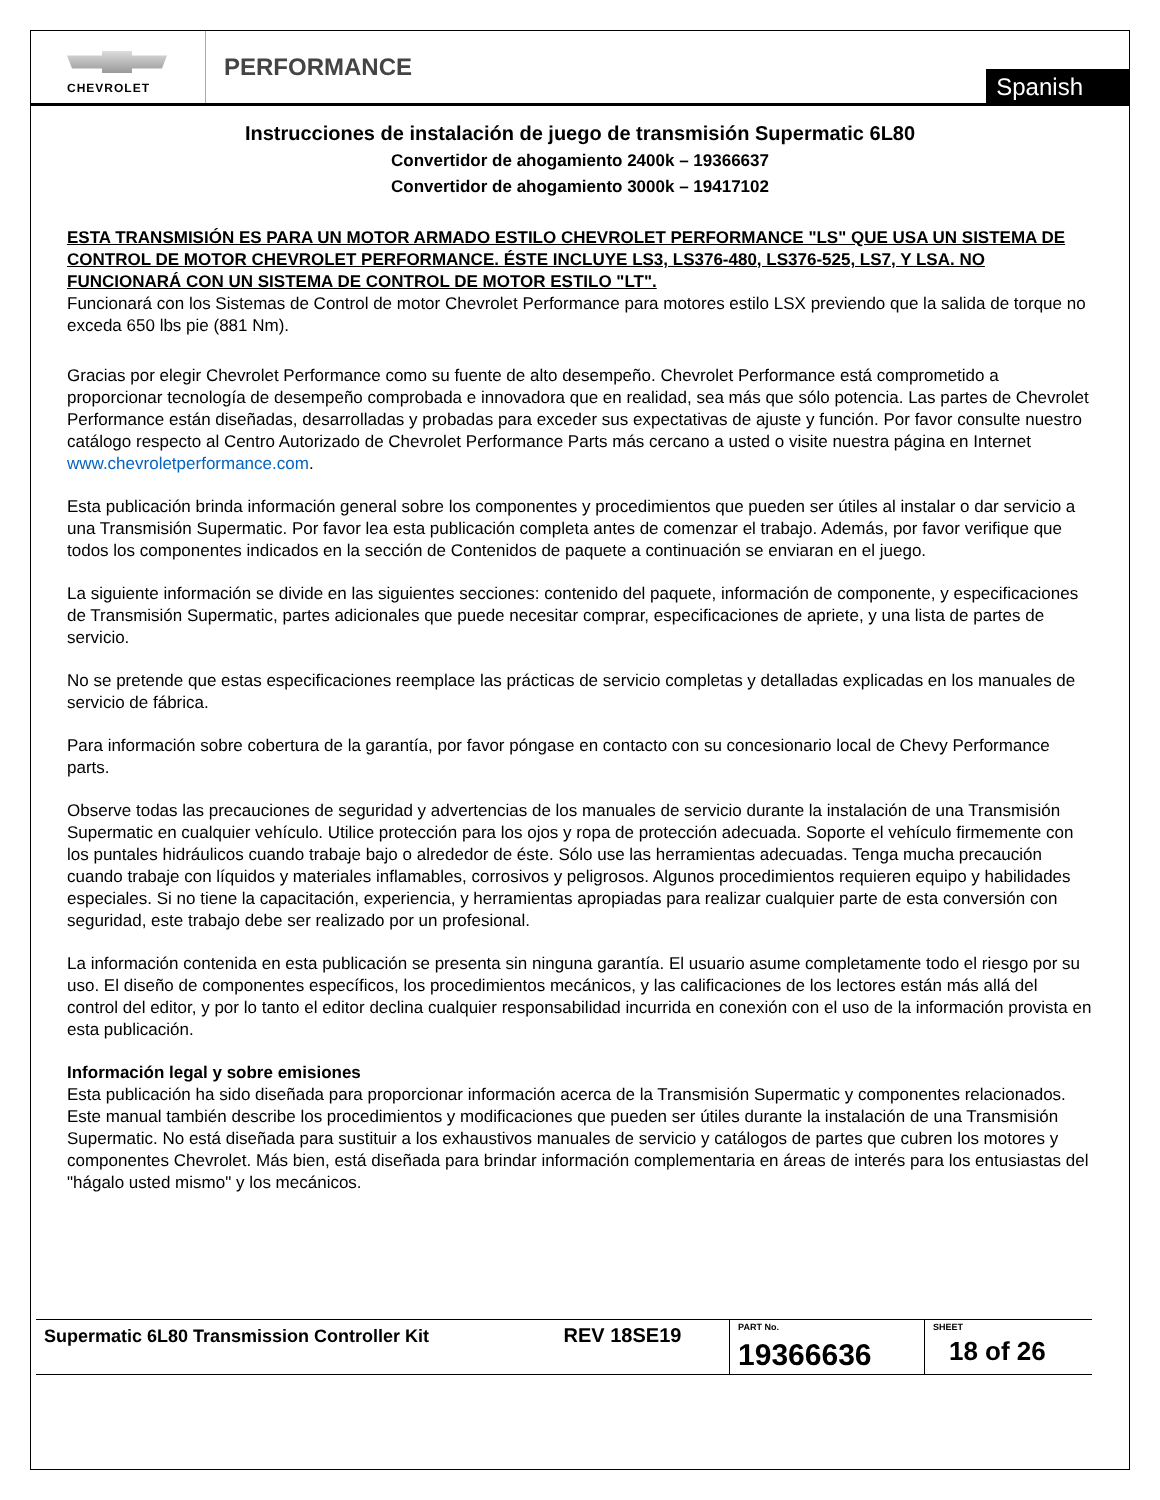CHEVROLET
PERFORMANCE
Spanish
Instrucciones de instalación de juego de transmisión Supermatic 6L80
Convertidor de ahogamiento 2400k – 19366637
Convertidor de ahogamiento 3000k – 19417102
ESTA TRANSMISIÓN ES PARA UN MOTOR ARMADO ESTILO CHEVROLET PERFORMANCE "LS" QUE USA UN SISTEMA DE CONTROL DE MOTOR CHEVROLET PERFORMANCE. ÉSTE INCLUYE LS3, LS376-480, LS376-525, LS7, Y LSA. NO FUNCIONARÁ CON UN SISTEMA DE CONTROL DE MOTOR ESTILO "LT".
Funcionará con los Sistemas de Control de motor Chevrolet Performance para motores estilo LSX previendo que la salida de torque no exceda 650 lbs pie (881 Nm).
Gracias por elegir Chevrolet Performance como su fuente de alto desempeño. Chevrolet Performance está comprometido a proporcionar tecnología de desempeño comprobada e innovadora que en realidad, sea más que sólo potencia. Las partes de Chevrolet Performance están diseñadas, desarrolladas y probadas para exceder sus expectativas de ajuste y función. Por favor consulte nuestro catálogo respecto al Centro Autorizado de Chevrolet Performance Parts más cercano a usted o visite nuestra página en Internet www.chevroletperformance.com.
Esta publicación brinda información general sobre los componentes y procedimientos que pueden ser útiles al instalar o dar servicio a una Transmisión Supermatic. Por favor lea esta publicación completa antes de comenzar el trabajo. Además, por favor verifique que todos los componentes indicados en la sección de Contenidos de paquete a continuación se enviaran en el juego.
La siguiente información se divide en las siguientes secciones: contenido del paquete, información de componente, y especificaciones de Transmisión Supermatic, partes adicionales que puede necesitar comprar, especificaciones de apriete, y una lista de partes de servicio.
No se pretende que estas especificaciones reemplace las prácticas de servicio completas y detalladas explicadas en los manuales de servicio de fábrica.
Para información sobre cobertura de la garantía, por favor póngase en contacto con su concesionario local de Chevy Performance parts.
Observe todas las precauciones de seguridad y advertencias de los manuales de servicio durante la instalación de una Transmisión Supermatic en cualquier vehículo. Utilice protección para los ojos y ropa de protección adecuada. Soporte el vehículo firmemente con los puntales hidráulicos cuando trabaje bajo o alrededor de éste. Sólo use las herramientas adecuadas. Tenga mucha precaución cuando trabaje con líquidos y materiales inflamables, corrosivos y peligrosos. Algunos procedimientos requieren equipo y habilidades especiales. Si no tiene la capacitación, experiencia, y herramientas apropiadas para realizar cualquier parte de esta conversión con seguridad, este trabajo debe ser realizado por un profesional.
La información contenida en esta publicación se presenta sin ninguna garantía. El usuario asume completamente todo el riesgo por su uso. El diseño de componentes específicos, los procedimientos mecánicos, y las calificaciones de los lectores están más allá del control del editor, y por lo tanto el editor declina cualquier responsabilidad incurrida en conexión con el uso de la información provista en esta publicación.
Información legal y sobre emisiones
Esta publicación ha sido diseñada para proporcionar información acerca de la Transmisión Supermatic y componentes relacionados. Este manual también describe los procedimientos y modificaciones que pueden ser útiles durante la instalación de una Transmisión Supermatic. No está diseñada para sustituir a los exhaustivos manuales de servicio y catálogos de partes que cubren los motores y componentes Chevrolet. Más bien, está diseñada para brindar información complementaria en áreas de interés para los entusiastas del "hágalo usted mismo" y los mecánicos.
| Supermatic 6L80 Transmission Controller Kit | REV 18SE19 | PART No. 19366636 | SHEET 18 of 26 |